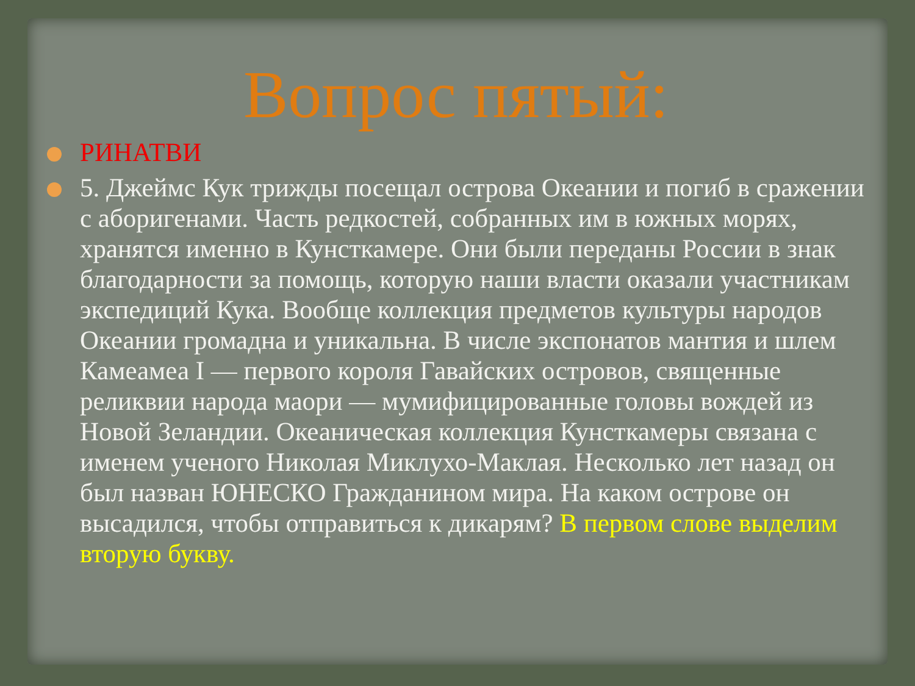Вопрос пятый:
РИНАТВИ
5. Джеймс Кук трижды посещал острова Океании и погиб в сражении с аборигенами. Часть редкостей, собранных им в южных морях, хранятся именно в Кунсткамере. Они были переданы России в знак благодарности за помощь, которую наши власти оказали участникам экспедиций Кука. Вообще коллекция предметов культуры народов Океании громадна и уникальна. В числе экспонатов мантия и шлем Камеамеа I — первого короля Гавайских островов, священные реликвии народа маори — мумифицированные головы вождей из Новой Зеландии. Океаническая коллекция Кунсткамеры связана с именем ученого Николая Миклухо-Маклая. Несколько лет назад он был назван ЮНЕСКО Гражданином мира. На каком острове он высадился, чтобы отправиться к дикарям? В первом слове выделим вторую букву.